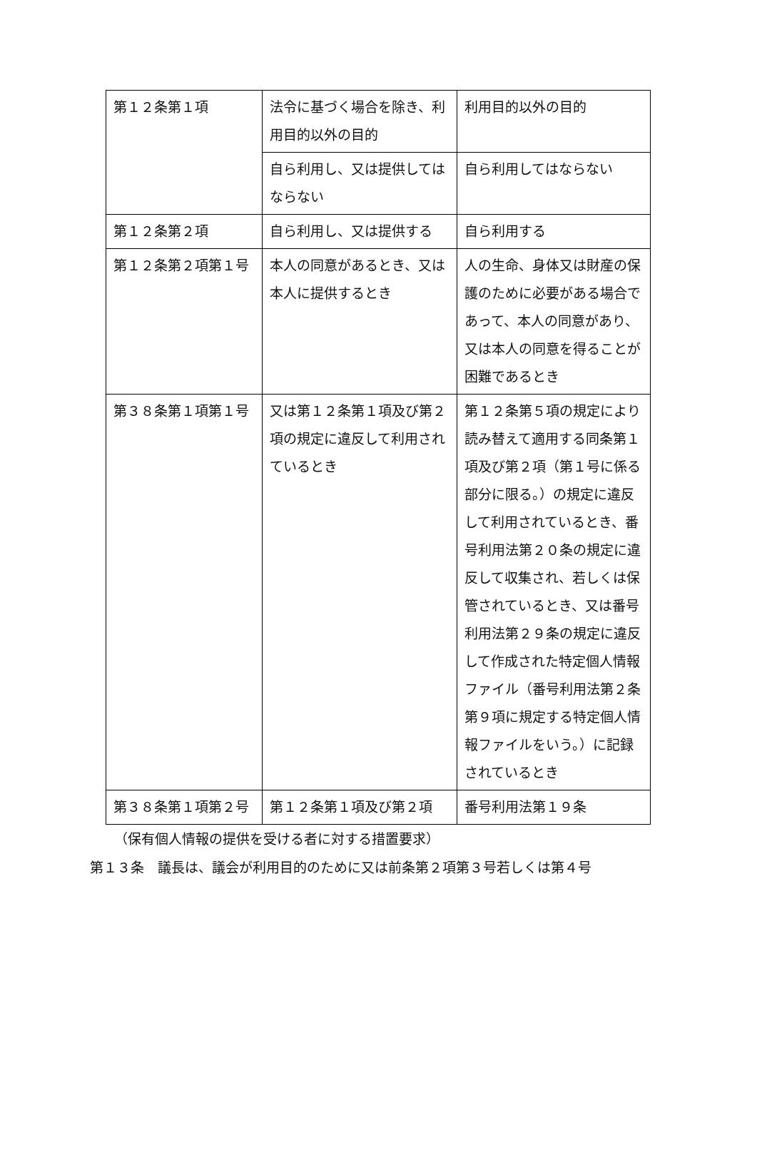| 第１２条第１項 | 法令に基づく場合を除き、利用目的以外の目的 | 利用目的以外の目的 |
| | 自ら利用し、又は提供してはならない | 自ら利用してはならない |
| 第１２条第２項 | 自ら利用し、又は提供する | 自ら利用する |
| 第１２条第２項第１号 | 本人の同意があるとき、又は本人に提供するとき | 人の生命、身体又は財産の保護のために必要がある場合であって、本人の同意があり、又は本人の同意を得ることが困難であるとき |
| 第３８条第１項第１号 | 又は第１２条第１項及び第２項の規定に違反して利用されているとき | 第１２条第５項の規定により読み替えて適用する同条第１項及び第２項（第１号に係る部分に限る。）の規定に違反して利用されているとき、番号利用法第２０条の規定に違反して収集され、若しくは保管されているとき、又は番号利用法第２９条の規定に違反して作成された特定個人情報ファイル（番号利用法第２条第９項に規定する特定個人情報ファイルをいう。）に記録されているとき |
| 第３８条第１項第２号 | 第１２条第１項及び第２項 | 番号利用法第１９条 |
（保有個人情報の提供を受ける者に対する措置要求）
第１３条　議長は、議会が利用目的のために又は前条第２項第３号若しくは第４号